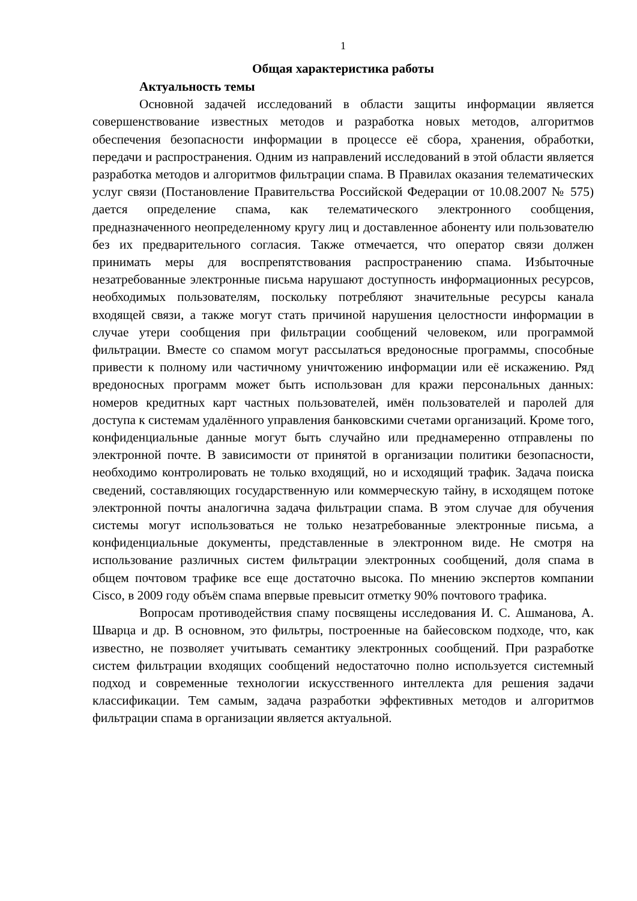1
Общая характеристика работы
Актуальность темы
Основной задачей исследований в области защиты информации является совершенствование известных методов и разработка новых методов, алгоритмов обеспечения безопасности информации в процессе её сбора, хранения, обработки, передачи и распространения. Одним из направлений исследований в этой области является разработка методов и алгоритмов фильтрации спама. В Правилах оказания телематических услуг связи (Постановление Правительства Российской Федерации от 10.08.2007 № 575) дается определение спама, как телематического электронного сообщения, предназначенного неопределенному кругу лиц и доставленное абоненту или пользователю без их предварительного согласия. Также отмечается, что оператор связи должен принимать меры для воспрепятствования распространению спама. Избыточные незатребованные электронные письма нарушают доступность информационных ресурсов, необходимых пользователям, поскольку потребляют значительные ресурсы канала входящей связи, а также могут стать причиной нарушения целостности информации в случае утери сообщения при фильтрации сообщений человеком, или программой фильтрации. Вместе со спамом могут рассылаться вредоносные программы, способные привести к полному или частичному уничтожению информации или её искажению. Ряд вредоносных программ может быть использован для кражи персональных данных: номеров кредитных карт частных пользователей, имён пользователей и паролей для доступа к системам удалённого управления банковскими счетами организаций. Кроме того, конфиденциальные данные могут быть случайно или преднамеренно отправлены по электронной почте. В зависимости от принятой в организации политики безопасности, необходимо контролировать не только входящий, но и исходящий трафик. Задача поиска сведений, составляющих государственную или коммерческую тайну, в исходящем потоке электронной почты аналогична задача фильтрации спама. В этом случае для обучения системы могут использоваться не только незатребованные электронные письма, а конфиденциальные документы, представленные в электронном виде. Не смотря на использование различных систем фильтрации электронных сообщений, доля спама в общем почтовом трафике все еще достаточно высока. По мнению экспертов компании Cisco, в 2009 году объём спама впервые превысит отметку 90% почтового трафика.
Вопросам противодействия спаму посвящены исследования И. С. Ашманова, А. Шварца и др. В основном, это фильтры, построенные на байесовском подходе, что, как известно, не позволяет учитывать семантику электронных сообщений. При разработке систем фильтрации входящих сообщений недостаточно полно используется системный подход и современные технологии искусственного интеллекта для решения задачи классификации. Тем самым, задача разработки эффективных методов и алгоритмов фильтрации спама в организации является актуальной.